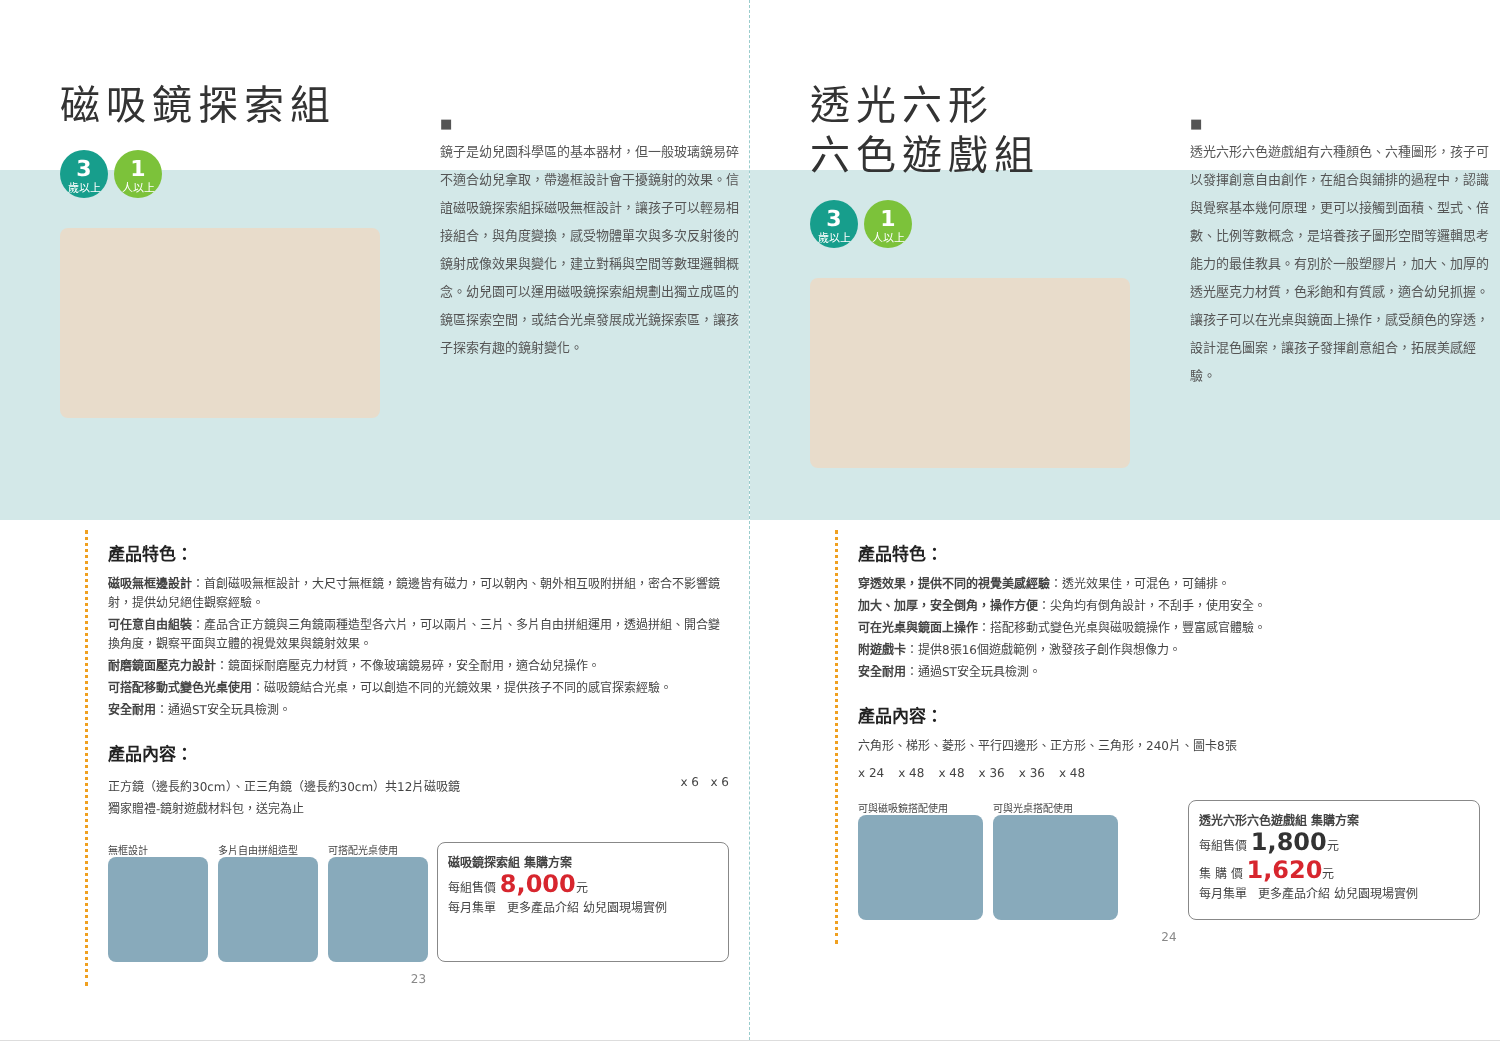磁吸鏡探索組
3 歲以上 1 人以上
■
鏡子是幼兒園科學區的基本器材，但一般玻璃鏡易碎不適合幼兒拿取，帶邊框設計會干擾鏡射的效果。信誼磁吸鏡探索組採磁吸無框設計，讓孩子可以輕易相接組合，與角度變換，感受物體單次與多次反射後的鏡射成像效果與變化，建立對稱與空間等數理邏輯概念。幼兒園可以運用磁吸鏡探索組規劃出獨立成區的鏡區探索空間，或結合光桌發展成光鏡探索區，讓孩子探索有趣的鏡射變化。
產品特色：
磁吸無框邊設計：首創磁吸無框設計，大尺寸無框鏡，鏡邊皆有磁力，可以朝內、朝外相互吸附拼組，密合不影響鏡射，提供幼兒絕佳觀察經驗。
可任意自由組裝：產品含正方鏡與三角鏡兩種造型各六片，可以兩片、三片、多片自由拼組運用，透過拼組、開合變換角度，觀察平面與立體的視覺效果與鏡射效果。
耐磨鏡面壓克力設計：鏡面採耐磨壓克力材質，不像玻璃鏡易碎，安全耐用，適合幼兒操作。
可搭配移動式變色光桌使用：磁吸鏡結合光桌，可以創造不同的光鏡效果，提供孩子不同的感官探索經驗。
安全耐用：通過ST安全玩具檢測。
產品內容：
正方鏡（邊長約30cm）、正三角鏡（邊長約30cm）共12片磁吸鏡
獨家贈禮-鏡射遊戲材料包，送完為止
x 6 x 6
無框設計 多片自由拼組造型 可搭配光桌使用
磁吸鏡探索組 集購方案
每組售價 8,000元
每月集單 更多產品介紹 幼兒園現場實例
23
透光六形
六色遊戲組
3 歲以上 1 人以上
■
透光六形六色遊戲組有六種顏色、六種圖形，孩子可以發揮創意自由創作，在組合與鋪排的過程中，認識與覺察基本幾何原理，更可以接觸到面積、型式、倍數、比例等數概念，是培養孩子圖形空間等邏輯思考能力的最佳教具。有別於一般塑膠片，加大、加厚的透光壓克力材質，色彩飽和有質感，適合幼兒抓握。讓孩子可以在光桌與鏡面上操作，感受顏色的穿透，設計混色圖案，讓孩子發揮創意組合，拓展美感經驗。
產品特色：
穿透效果，提供不同的視覺美感經驗：透光效果佳，可混色，可鋪排。
加大、加厚，安全倒角，操作方便：尖角均有倒角設計，不刮手，使用安全。
可在光桌與鏡面上操作：搭配移動式變色光桌與磁吸鏡操作，豐富感官體驗。
附遊戲卡：提供8張16個遊戲範例，激發孩子創作與想像力。
安全耐用：通過ST安全玩具檢測。
產品內容：
六角形、梯形、菱形、平行四邊形、正方形、三角形，240片、圖卡8張
x 24 x 48 x 48 x 36 x 36 x 48
可與磁吸鏡搭配使用 可與光桌搭配使用
透光六形六色遊戲組 集購方案
每組售價 1,800元
集 購 價 1,620元
每月集單 更多產品介紹 幼兒園現場實例
24